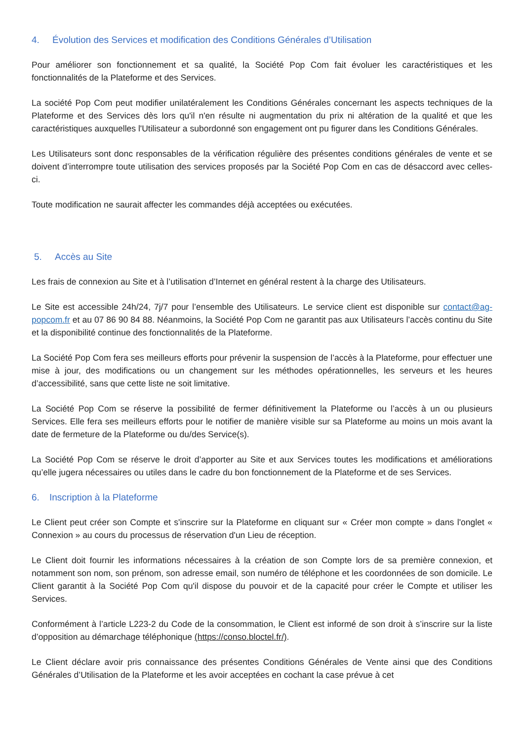4. Évolution des Services et modification des Conditions Générales d’Utilisation
Pour améliorer son fonctionnement et sa qualité, la Société Pop Com fait évoluer les caractéristiques et les fonctionnalités de la Plateforme et des Services.
La société Pop Com peut modifier unilatéralement les Conditions Générales concernant les aspects techniques de la Plateforme et des Services dès lors qu'il n'en résulte ni augmentation du prix ni altération de la qualité et que les caractéristiques auxquelles l'Utilisateur a subordonné son engagement ont pu figurer dans les Conditions Générales.
Les Utilisateurs sont donc responsables de la vérification régulière des présentes conditions générales de vente et se doivent d’interrompre toute utilisation des services proposés par la Société Pop Com en cas de désaccord avec celles-ci.
Toute modification ne saurait affecter les commandes déjà acceptées ou exécutées.
5. Accès au Site
Les frais de connexion au Site et à l’utilisation d’Internet en général restent à la charge des Utilisateurs.
Le Site est accessible 24h/24, 7j/7 pour l’ensemble des Utilisateurs. Le service client est disponible sur contact@ag-popcom.fr et au 07 86 90 84 88. Néanmoins, la Société Pop Com ne garantit pas aux Utilisateurs l’accès continu du Site et la disponibilité continue des fonctionnalités de la Plateforme.
La Société Pop Com fera ses meilleurs efforts pour prévenir la suspension de l’accès à la Plateforme, pour effectuer une mise à jour, des modifications ou un changement sur les méthodes opérationnelles, les serveurs et les heures d’accessibilité, sans que cette liste ne soit limitative.
La Société Pop Com se réserve la possibilité de fermer définitivement la Plateforme ou l’accès à un ou plusieurs Services. Elle fera ses meilleurs efforts pour le notifier de manière visible sur sa Plateforme au moins un mois avant la date de fermeture de la Plateforme ou du/des Service(s).
La Société Pop Com se réserve le droit d’apporter au Site et aux Services toutes les modifications et améliorations qu’elle jugera nécessaires ou utiles dans le cadre du bon fonctionnement de la Plateforme et de ses Services.
6. Inscription à la Plateforme
Le Client peut créer son Compte et s'inscrire sur la Plateforme en cliquant sur « Créer mon compte » dans l'onglet « Connexion » au cours du processus de réservation d'un Lieu de réception.
Le Client doit fournir les informations nécessaires à la création de son Compte lors de sa première connexion, et notamment son nom, son prénom, son adresse email, son numéro de téléphone et les coordonnées de son domicile. Le Client garantit à la Société Pop Com qu'il dispose du pouvoir et de la capacité pour créer le Compte et utiliser les Services.
Conformément à l’article L223-2 du Code de la consommation, le Client est informé de son droit à s’inscrire sur la liste d’opposition au démarchage téléphonique (https://conso.bloctel.fr/).
Le Client déclare avoir pris connaissance des présentes Conditions Générales de Vente ainsi que des Conditions Générales d’Utilisation de la Plateforme et les avoir acceptées en cochant la case prévue à cet